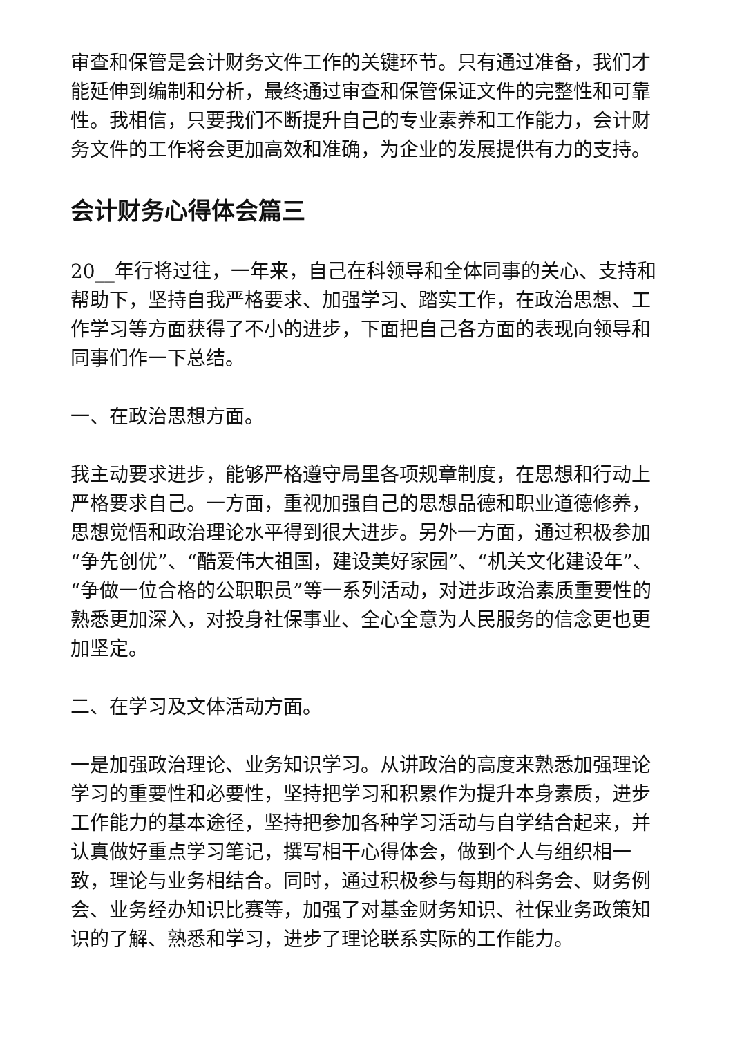审查和保管是会计财务文件工作的关键环节。只有通过准备，我们才能延伸到编制和分析，最终通过审查和保管保证文件的完整性和可靠性。我相信，只要我们不断提升自己的专业素养和工作能力，会计财务文件的工作将会更加高效和准确，为企业的发展提供有力的支持。
会计财务心得体会篇三
20__年行将过往，一年来，自己在科领导和全体同事的关心、支持和帮助下，坚持自我严格要求、加强学习、踏实工作，在政治思想、工作学习等方面获得了不小的进步，下面把自己各方面的表现向领导和同事们作一下总结。
一、在政治思想方面。
我主动要求进步，能够严格遵守局里各项规章制度，在思想和行动上严格要求自己。一方面，重视加强自己的思想品德和职业道德修养，思想觉悟和政治理论水平得到很大进步。另外一方面，通过积极参加“争先创优”、“酷爱伟大祖国，建设美好家园”、“机关文化建设年”、“争做一位合格的公职职员”等一系列活动，对进步政治素质重要性的熟悉更加深入，对投身社保事业、全心全意为人民服务的信念更也更加坚定。
二、在学习及文体活动方面。
一是加强政治理论、业务知识学习。从讲政治的高度来熟悉加强理论学习的重要性和必要性，坚持把学习和积累作为提升本身素质，进步工作能力的基本途径，坚持把参加各种学习活动与自学结合起来，并认真做好重点学习笔记，撰写相干心得体会，做到个人与组织相一致，理论与业务相结合。同时，通过积极参与每期的科务会、财务例会、业务经办知识比赛等，加强了对基金财务知识、社保业务政策知识的了解、熟悉和学习，进步了理论联系实际的工作能力。